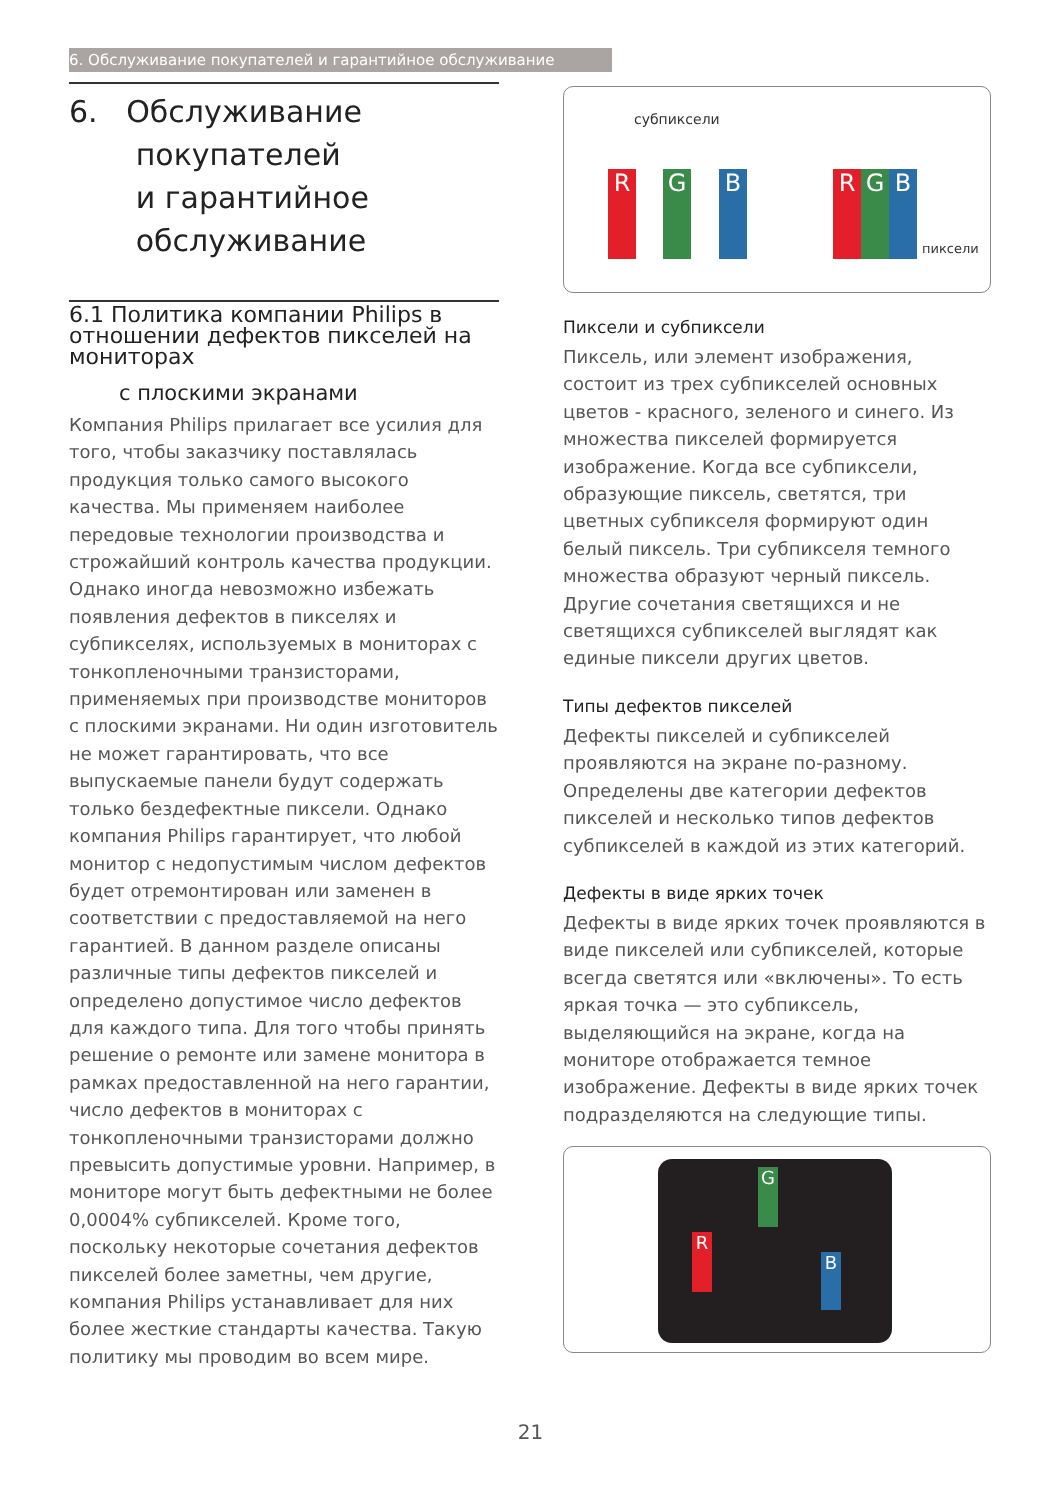6. Обслуживание покупателей и гарантийное обслуживание
6. Обслуживание
покупателей
и гарантийное
обслуживание
6.1 Политика компании Philips в отношении дефектов пикселей на мониторах
с плоскими экранами
Компания Philips прилагает все усилия для того, чтобы заказчику поставлялась продукция только самого высокого качества. Мы применяем наиболее передовые технологии производства и строжайший контроль качества продукции. Однако иногда невозможно избежать появления дефектов в пикселях и субпикселях, используемых в мониторах с тонкопленочными транзисторами, применяемых при производстве мониторов с плоскими экранами. Ни один изготовитель не может гарантировать, что все выпускаемые панели будут содержать только бездефектные пиксели. Однако компания Philips гарантирует, что любой монитор с недопустимым числом дефектов будет отремонтирован или заменен в соответствии с предоставляемой на него гарантией. В данном разделе описаны различные типы дефектов пикселей и определено допустимое число дефектов для каждого типа. Для того чтобы принять решение о ремонте или замене монитора в рамках предоставленной на него гарантии, число дефектов в мониторах с тонкопленочными транзисторами должно превысить допустимые уровни. Например, в мониторе могут быть дефектными не более 0,0004% субпикселей. Кроме того, поскольку некоторые сочетания дефектов пикселей более заметны, чем другие, компания Philips устанавливает для них более жесткие стандарты качества. Такую политику мы проводим во всем мире.
субпиксели
R G B R G B
пиксели
Пиксели и субпиксели
Пиксель, или элемент изображения, состоит из трех субпикселей основных цветов - красного, зеленого и синего. Из множества пикселей формируется изображение. Когда все субпиксели, образующие пиксель, светятся, три цветных субпикселя формируют один белый пиксель. Три субпикселя темного множества образуют черный пиксель. Другие сочетания светящихся и не светящихся субпикселей выглядят как единые пиксели других цветов.
Типы дефектов пикселей
Дефекты пикселей и субпикселей проявляются на экране по-разному. Определены две категории дефектов пикселей и несколько типов дефектов субпикселей в каждой из этих категорий.
Дефекты в виде ярких точек
Дефекты в виде ярких точек проявляются в виде пикселей или субпикселей, которые всегда светятся или «включены». То есть яркая точка — это субпиксель, выделяющийся на экране, когда на мониторе отображается темное изображение. Дефекты в виде ярких точек подразделяются на следующие типы.
G
R
B
21